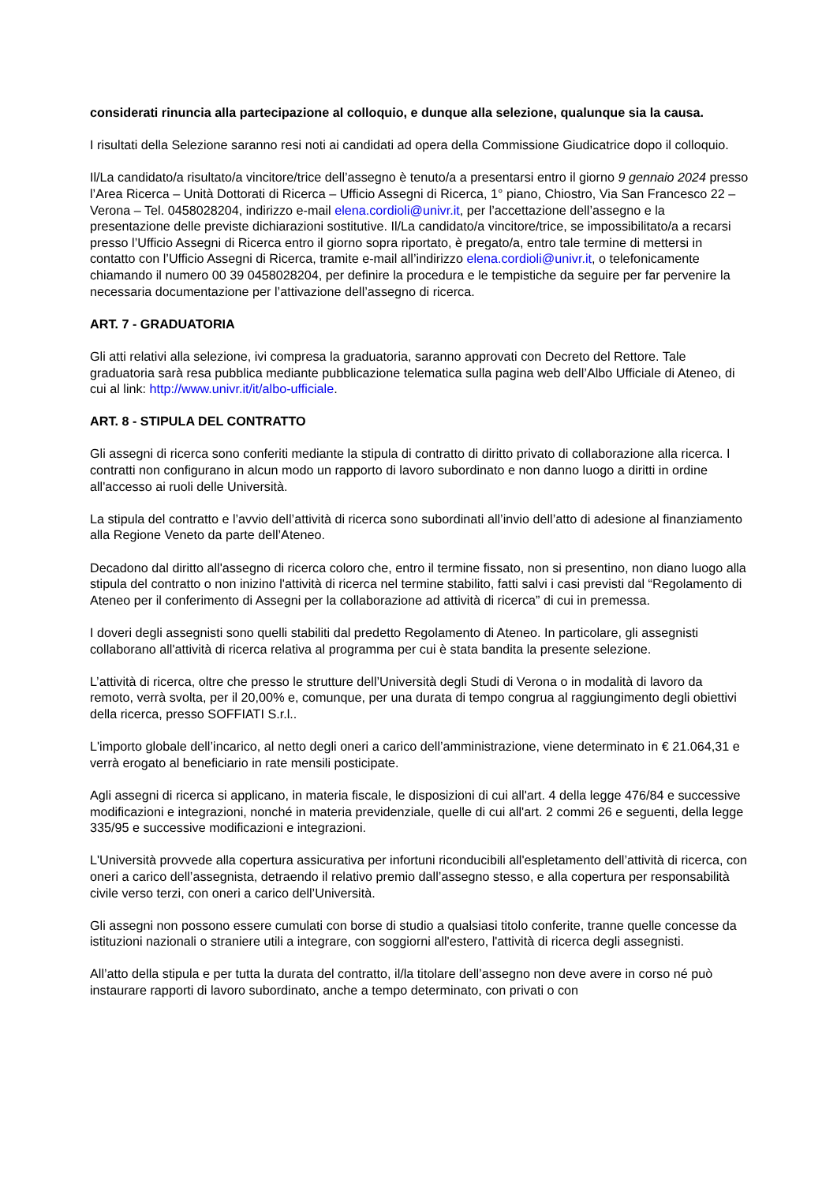considerati rinuncia alla partecipazione al colloquio, e dunque alla selezione, qualunque sia la causa.
I risultati della Selezione saranno resi noti ai candidati ad opera della Commissione Giudicatrice dopo il colloquio.
Il/La candidato/a risultato/a vincitore/trice dell’assegno è tenuto/a a presentarsi entro il giorno 9 gennaio 2024 presso l’Area Ricerca – Unità Dottorati di Ricerca – Ufficio Assegni di Ricerca, 1° piano, Chiostro, Via San Francesco 22 – Verona – Tel. 0458028204, indirizzo e-mail elena.cordioli@univr.it, per l’accettazione dell’assegno e la presentazione delle previste dichiarazioni sostitutive. Il/La candidato/a vincitore/trice, se impossibilitato/a a recarsi presso l’Ufficio Assegni di Ricerca entro il giorno sopra riportato, è pregato/a, entro tale termine di mettersi in contatto con l’Ufficio Assegni di Ricerca, tramite e-mail all’indirizzo elena.cordioli@univr.it, o telefonicamente chiamando il numero 00 39 0458028204, per definire la procedura e le tempistiche da seguire per far pervenire la necessaria documentazione per l’attivazione dell’assegno di ricerca.
ART. 7 - GRADUATORIA
Gli atti relativi alla selezione, ivi compresa la graduatoria, saranno approvati con Decreto del Rettore. Tale graduatoria sarà resa pubblica mediante pubblicazione telematica sulla pagina web dell’Albo Ufficiale di Ateneo, di cui al link: http://www.univr.it/it/albo-ufficiale.
ART. 8 - STIPULA DEL CONTRATTO
Gli assegni di ricerca sono conferiti mediante la stipula di contratto di diritto privato di collaborazione alla ricerca. I contratti non configurano in alcun modo un rapporto di lavoro subordinato e non danno luogo a diritti in ordine all'accesso ai ruoli delle Università.
La stipula del contratto e l’avvio dell’attività di ricerca sono subordinati all’invio dell’atto di adesione al finanziamento alla Regione Veneto da parte dell’Ateneo.
Decadono dal diritto all'assegno di ricerca coloro che, entro il termine fissato, non si presentino, non diano luogo alla stipula del contratto o non inizino l'attività di ricerca nel termine stabilito, fatti salvi i casi previsti dal “Regolamento di Ateneo per il conferimento di Assegni per la collaborazione ad attività di ricerca” di cui in premessa.
I doveri degli assegnisti sono quelli stabiliti dal predetto Regolamento di Ateneo. In particolare, gli assegnisti collaborano all'attività di ricerca relativa al programma per cui è stata bandita la presente selezione.
L’attività di ricerca, oltre che presso le strutture dell’Università degli Studi di Verona o in modalità di lavoro da remoto, verrà svolta, per il 20,00% e, comunque, per una durata di tempo congrua al raggiungimento degli obiettivi della ricerca, presso SOFFIATI S.r.l..
L'importo globale dell’incarico, al netto degli oneri a carico dell’amministrazione, viene determinato in € 21.064,31 e verrà erogato al beneficiario in rate mensili posticipate.
Agli assegni di ricerca si applicano, in materia fiscale, le disposizioni di cui all'art. 4 della legge 476/84 e successive modificazioni e integrazioni, nonché in materia previdenziale, quelle di cui all'art. 2 commi 26 e seguenti, della legge 335/95 e successive modificazioni e integrazioni.
L'Università provvede alla copertura assicurativa per infortuni riconducibili all'espletamento dell’attività di ricerca, con oneri a carico dell’assegnista, detraendo il relativo premio dall’assegno stesso, e alla copertura per responsabilità civile verso terzi, con oneri a carico dell’Università.
Gli assegni non possono essere cumulati con borse di studio a qualsiasi titolo conferite, tranne quelle concesse da istituzioni nazionali o straniere utili a integrare, con soggiorni all'estero, l'attività di ricerca degli assegnisti.
All’atto della stipula e per tutta la durata del contratto, il/la titolare dell’assegno non deve avere in corso né può instaurare rapporti di lavoro subordinato, anche a tempo determinato, con privati o con